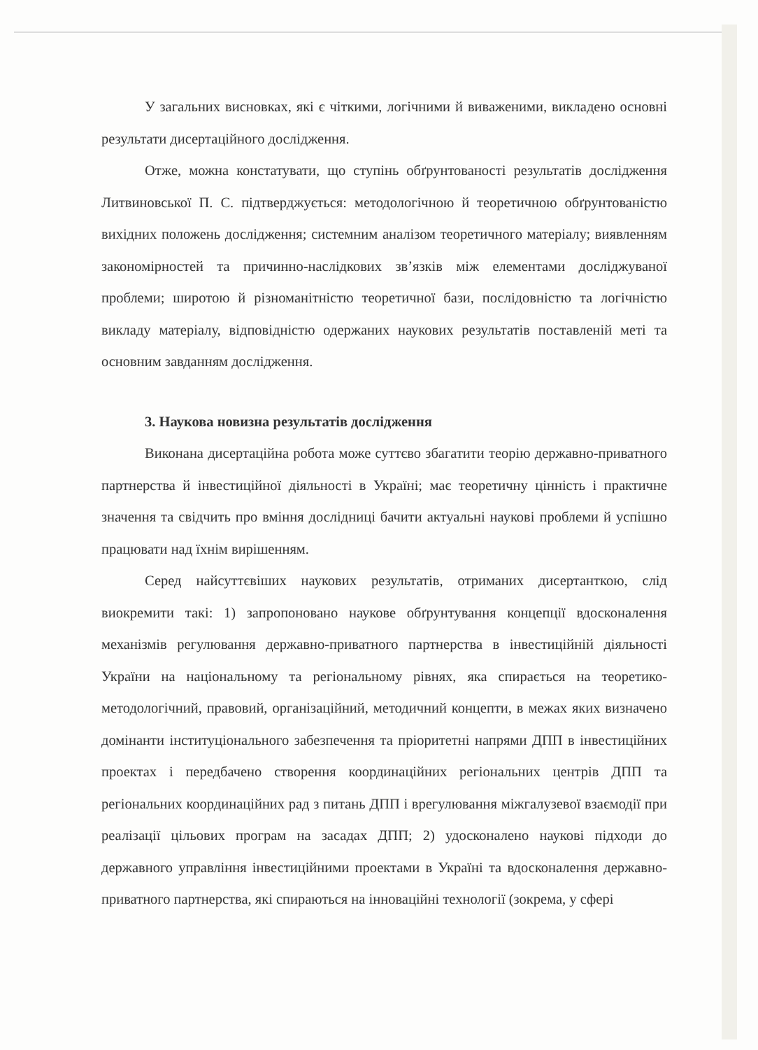У загальних висновках, які є чіткими, логічними й виваженими, викладено основні результати дисертаційного дослідження.
Отже, можна констатувати, що ступінь обґрунтованості результатів дослідження Литвиновської П. С. підтверджується: методологічною й теоретичною обґрунтованістю вихідних положень дослідження; системним аналізом теоретичного матеріалу; виявленням закономірностей та причинно-наслідкових зв’язків між елементами досліджуваної проблеми; широтою й різноманітністю теоретичної бази, послідовністю та логічністю викладу матеріалу, відповідністю одержаних наукових результатів поставленій меті та основним завданням дослідження.
3. Наукова новизна результатів дослідження
Виконана дисертаційна робота може суттєво збагатити теорію державно-приватного партнерства й інвестиційної діяльності в Україні; має теоретичну цінність і практичне значення та свідчить про вміння дослідниці бачити актуальні наукові проблеми й успішно працювати над їхнім вирішенням.
Серед найсуттєвіших наукових результатів, отриманих дисертанткою, слід виокремити такі: 1) запропоновано наукове обґрунтування концепції вдосконалення механізмів регулювання державно-приватного партнерства в інвестиційній діяльності України на національному та регіональному рівнях, яка спирається на теоретико-методологічний, правовий, організаційний, методичний концепти, в межах яких визначено домінанти інституціонального забезпечення та пріоритетні напрями ДПП в інвестиційних проектах і передбачено створення координаційних регіональних центрів ДПП та регіональних координаційних рад з питань ДПП і врегулювання міжгалузевої взаємодії при реалізації цільових програм на засадах ДПП; 2) удосконалено наукові підходи до державного управління інвестиційними проектами в Україні та вдосконалення державно-приватного партнерства, які спираються на інноваційні технології (зокрема, у сфері